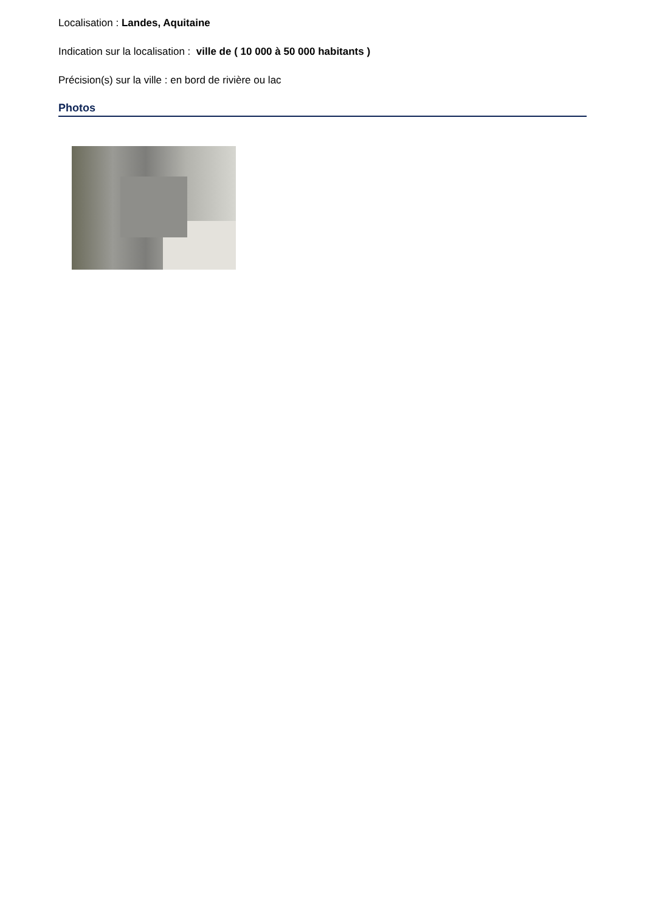Localisation : Landes, Aquitaine
Indication sur la localisation : ville de ( 10 000 à 50 000 habitants )
Précision(s) sur la ville : en bord de rivière ou lac
Photos